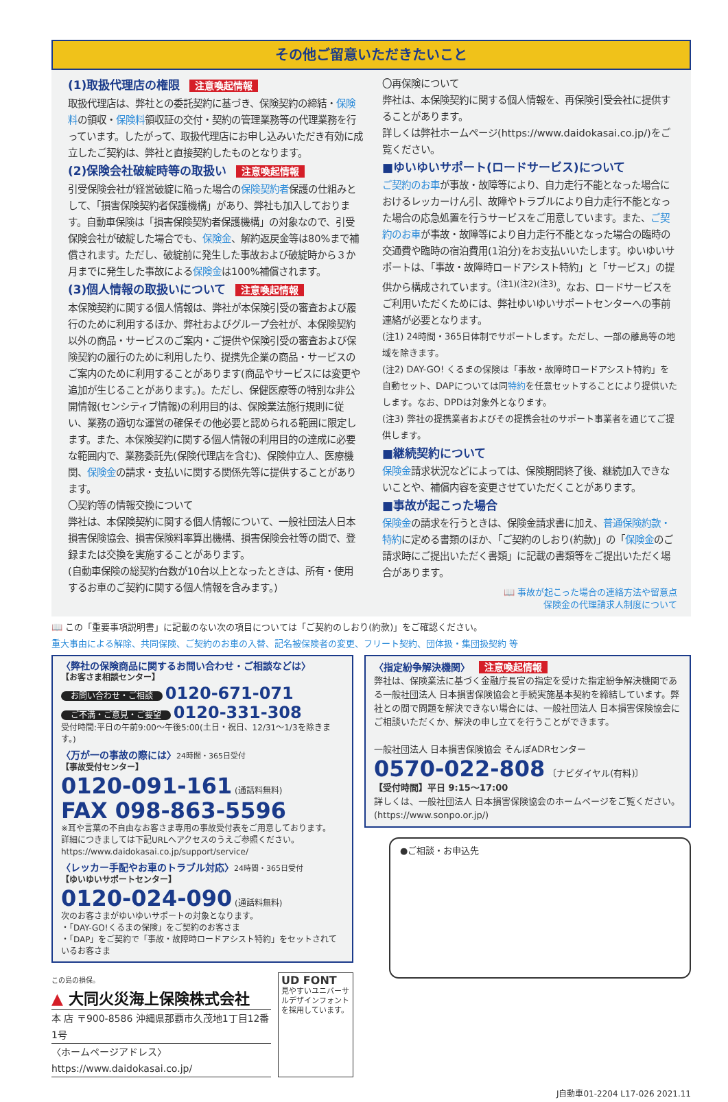その他ご留意いただきたいこと
(1)取扱代理店の権限 注意喚起情報
取扱代理店は、弊社との委託契約に基づき、保険契約の締結・保険料の領収・保険料領収証の交付・契約の管理業務等の代理業務を行っています。したがって、取扱代理店にお申し込みいただき有効に成立したご契約は、弊社と直接契約したものとなります。
(2)保険会社破綻時等の取扱い 注意喚起情報
引受保険会社が経営破綻に陥った場合の保険契約者保護の仕組みとして、「損害保険契約者保護機構」があり、弊社も加入しております。自動車保険は「損害保険契約者保護機構」の対象なので、引受保険会社が破綻した場合でも、保険金、解約返戻金等は80%まで補償されます。ただし、破綻前に発生した事故および破綻時から３か月までに発生した事故による保険金は100%補償されます。
(3)個人情報の取扱いについて 注意喚起情報
本保険契約に関する個人情報は、弊社が本保険引受の審査および履行のために利用するほか、弊社およびグループ会社が、本保険契約以外の商品・サービスのご案内・ご提供や保険引受の審査および保険契約の履行のために利用したり、提携先企業の商品・サービスのご案内のために利用することがあります(商品やサービスには変更や追加が生じることがあります。)。ただし、保健医療等の特別な非公開情報(センシティブ情報)の利用目的は、保険業法施行規則に従い、業務の適切な運営の確保その他必要と認められる範囲に限定します。また、本保険契約に関する個人情報の利用目的の達成に必要な範囲内で、業務委託先(保険代理店を含む)、保険仲立人、医療機関、保険金の請求・支払いに関する関係先等に提供することがあります。
〇契約等の情報交換について
弊社は、本保険契約に関する個人情報について、一般社団法人日本損害保険協会、損害保険料率算出機構、損害保険会社等の間で、登録または交換を実施することがあります。
(自動車保険の総契約台数が10台以上となったときは、所有・使用するお車のご契約に関する個人情報を含みます。)
〇再保険について
弊社は、本保険契約に関する個人情報を、再保険引受会社に提供することがあります。
詳しくは弊社ホームページ(https://www.daidokasai.co.jp/)をご覧ください。
■ゆいゆいサポート(ロードサービス)について
ご契約のお車が事故・故障等により、自力走行不能となった場合におけるレッカーけん引、故障やトラブルにより自力走行不能となった場合の応急処置を行うサービスをご用意しています。また、ご契約のお車が事故・故障等により自力走行不能となった場合の臨時の交通費や臨時の宿泊費用(1泊分)をお支払いいたします。ゆいゆいサポートは、「事故・故障時ロードアシスト特約」と「サービス」の提供から構成されています。<sup>(注1)(注2)(注3)</sup>。なお、ロードサービスをご利用いただくためには、弊社ゆいゆいサポートセンターへの事前連絡が必要となります。
(注1) 24時間・365日体制でサポートします。ただし、一部の離島等の地域を除きます。
(注2) DAY-GO! くるまの保険は「事故・故障時ロードアシスト特約」を自動セット、DAPについては同特約を任意セットすることにより提供いたします。なお、DPDは対象外となります。
(注3) 弊社の提携業者およびその提携会社のサポート事業者を通じてご提供します。
■継続契約について
保険金請求状況などによっては、保険期間終了後、継続加入できないことや、補償内容を変更させていただくことがあります。
■事故が起こった場合
保険金の請求を行うときは、保険金請求書に加え、普通保険約款・特約に定める書類のほか、「ご契約のしおり(約款)」の「保険金のご請求時にご提出いただく書類」に記載の書類等をご提出いただく場合があります。
📖 事故が起こった場合の連絡方法や留意点
保険金の代理請求人制度について
📖 この「重要事項説明書」に記載のない次の項目については「ご契約のしおり(約款)」をご確認ください。
重大事由による解除、共同保険、ご契約のお車の入替、記名被保険者の変更、フリート契約、団体扱・集団扱契約 等
〈弊社の保険商品に関するお問い合わせ・ご相談などは〉
【お客さま相談センター】
お問い合わせ・ご相談 0120-671-071
ご不満・ご意見・ご要望 0120-331-308
受付時間:平日の午前9:00〜午後5:00(土日・祝日、12/31〜1/3を除きます。)
〈万が一の事故の際には〉24時間・365日受付
【事故受付センター】
0120-091-161 (通話料無料)
FAX 098-863-5596
※耳や言葉の不自由なお客さま専用の事故受付表をご用意しております。
詳細につきましては下記URLへアクセスのうえご参照ください。
https://www.daidokasai.co.jp/support/service/
〈レッカー手配やお車のトラブル対応〉24時間・365日受付
【ゆいゆいサポートセンター】
0120-024-090 (通話料無料)
次のお客さまがゆいゆいサポートの対象となります。
・「DAY-GO!くるまの保険」をご契約のお客さま
・「DAP」をご契約で「事故・故障時ロードアシスト特約」をセットされているお客さま
この島の損保。
▲ 大同火災海上保険株式会社
本 店 〒900-8586 沖縄県那覇市久茂地1丁目12番1号
〈ホームページアドレス〉https://www.daidokasai.co.jp/
UD FONT
見やすいユニバーサルデザインフォントを採用しています。
〈指定紛争解決機関〉 注意喚起情報
弊社は、保険業法に基づく金融庁長官の指定を受けた指定紛争解決機関である一般社団法人 日本損害保険協会と手続実施基本契約を締結しています。弊社との間で問題を解決できない場合には、一般社団法人 日本損害保険協会にご相談いただくか、解決の申し立てを行うことができます。
一般社団法人 日本損害保険協会 そんぽADRセンター
0570-022-808 〔ナビダイヤル(有料)〕
【受付時間】平日 9:15〜17:00
詳しくは、一般社団法人 日本損害保険協会のホームページをご覧ください。
(https://www.sonpo.or.jp/)
●ご相談・お申込先
J自動車01-2204 L17-026 2021.11